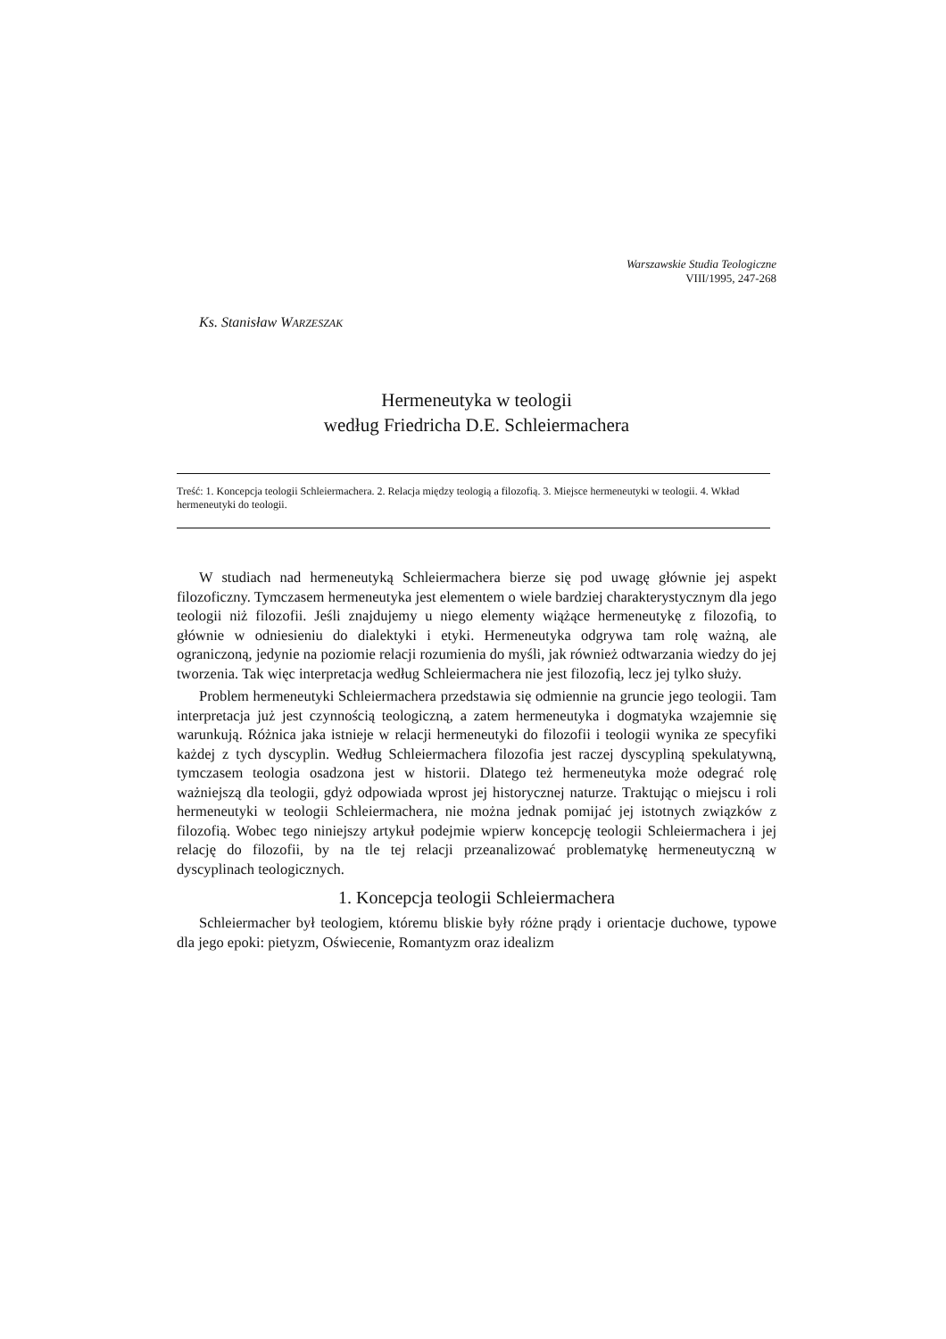Warszawskie Studia Teologiczne
VIII/1995, 247-268
Ks. Stanisław WARZESZAK
Hermeneutyka w teologii
według Friedricha D.E. Schleiermachera
Treść: 1. Koncepcja teologii Schleiermachera. 2. Relacja między teologią a filozofią. 3. Miejsce hermeneutyki w teologii. 4. Wkład hermeneutyki do teologii.
W studiach nad hermeneutyką Schleiermachera bierze się pod uwagę głównie jej aspekt filozoficzny. Tymczasem hermeneutyka jest elementem o wiele bardziej charakterystycznym dla jego teologii niż filozofii. Jeśli znajdujemy u niego elementy wiążące hermeneutykę z filozofią, to głównie w odniesieniu do dialektyki i etyki. Hermeneutyka odgrywa tam rolę ważną, ale ograniczoną, jedynie na poziomie relacji rozumienia do myśli, jak również odtwarzania wiedzy do jej tworzenia. Tak więc interpretacja według Schleiermachera nie jest filozofią, lecz jej tylko służy.
Problem hermeneutyki Schleiermachera przedstawia się odmiennie na gruncie jego teologii. Tam interpretacja już jest czynnością teologiczną, a zatem hermeneutyka i dogmatyka wzajemnie się warunkują. Różnica jaka istnieje w relacji hermeneutyki do filozofii i teologii wynika ze specyfiki każdej z tych dyscyplin. Według Schleiermachera filozofia jest raczej dyscypliną spekulatywną, tymczasem teologia osadzona jest w historii. Dlatego też hermeneutyka może odegrać rolę ważniejszą dla teologii, gdyż odpowiada wprost jej historycznej naturze. Traktując o miejscu i roli hermeneutyki w teologii Schleiermachera, nie można jednak pomijać jej istotnych związków z filozofią. Wobec tego niniejszy artykuł podejmie wpierw koncepcję teologii Schleiermachera i jej relację do filozofii, by na tle tej relacji przeanalizować problematykę hermeneutyczną w dyscyplinach teologicznych.
1. Koncepcja teologii Schleiermachera
Schleiermacher był teologiem, któremu bliskie były różne prądy i orientacje duchowe, typowe dla jego epoki: pietyzm, Oświecenie, Romantyzm oraz idealizm